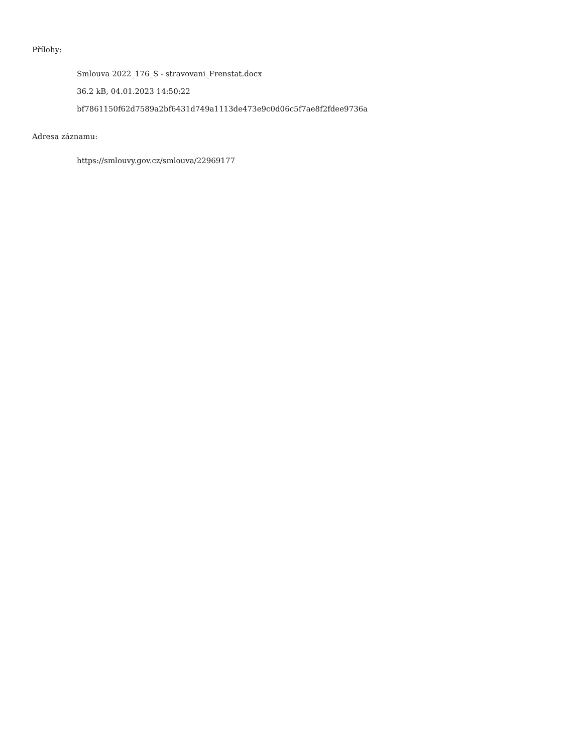Přílohy:
Smlouva 2022_176_S - stravovani_Frenstat.docx
36.2 kB, 04.01.2023 14:50:22
bf7861150f62d7589a2bf6431d749a1113de473e9c0d06c5f7ae8f2fdee9736a
Adresa záznamu:
https://smlouvy.gov.cz/smlouva/22969177